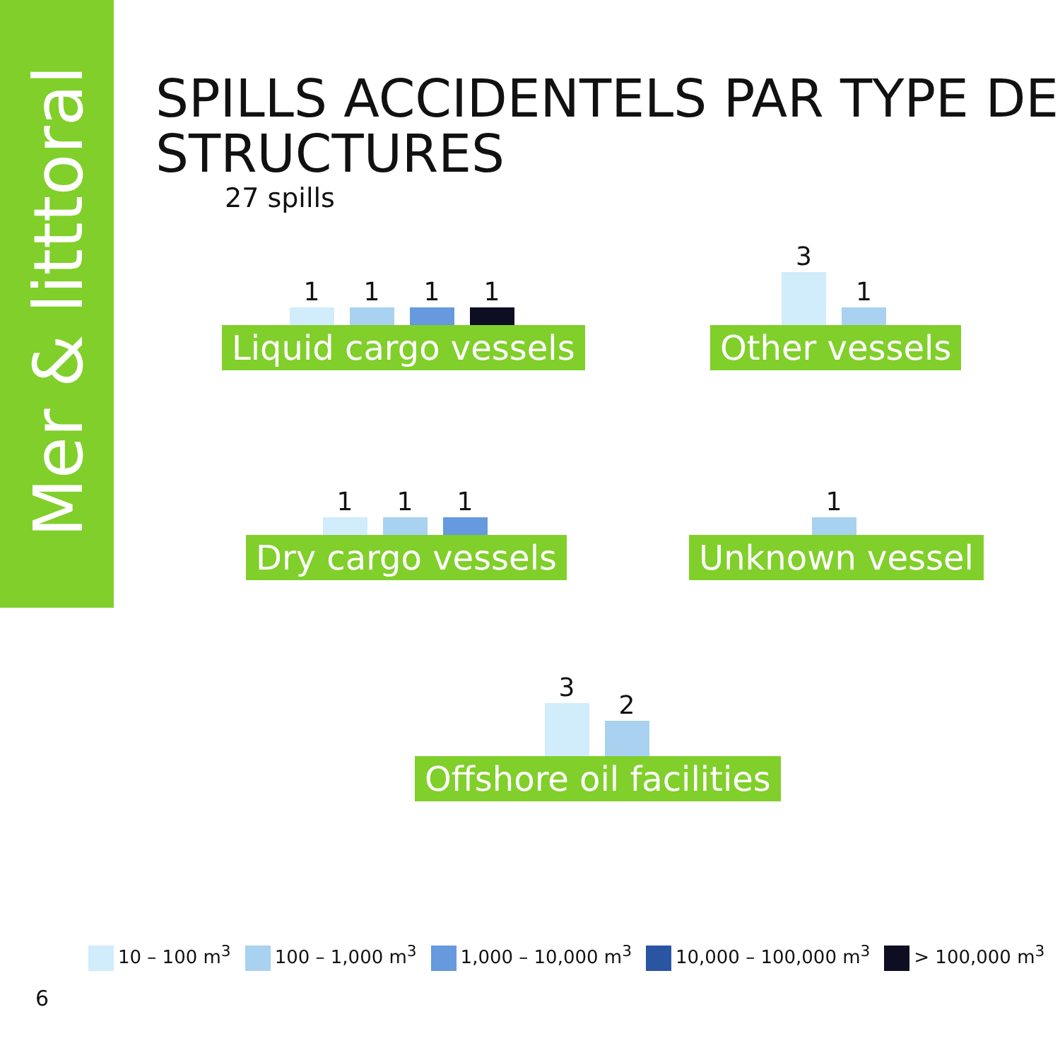Mer & litttoral
SPILLS ACCIDENTELS PAR TYPE DE STRUCTURES
27 spills
1
1
1
1
Liquid cargo vessels
3
1
Other vessels
1
1
1
Dry cargo vessels
1
Unknown vessel
3
2
Offshore oil facilities
10 – 100 m<sup>3</sup> 100 – 1,000 m<sup>3</sup> 1,000 – 10,000 m<sup>3</sup> 10,000 – 100,000 m<sup>3</sup> > 100,000 m<sup>3</sup>
6